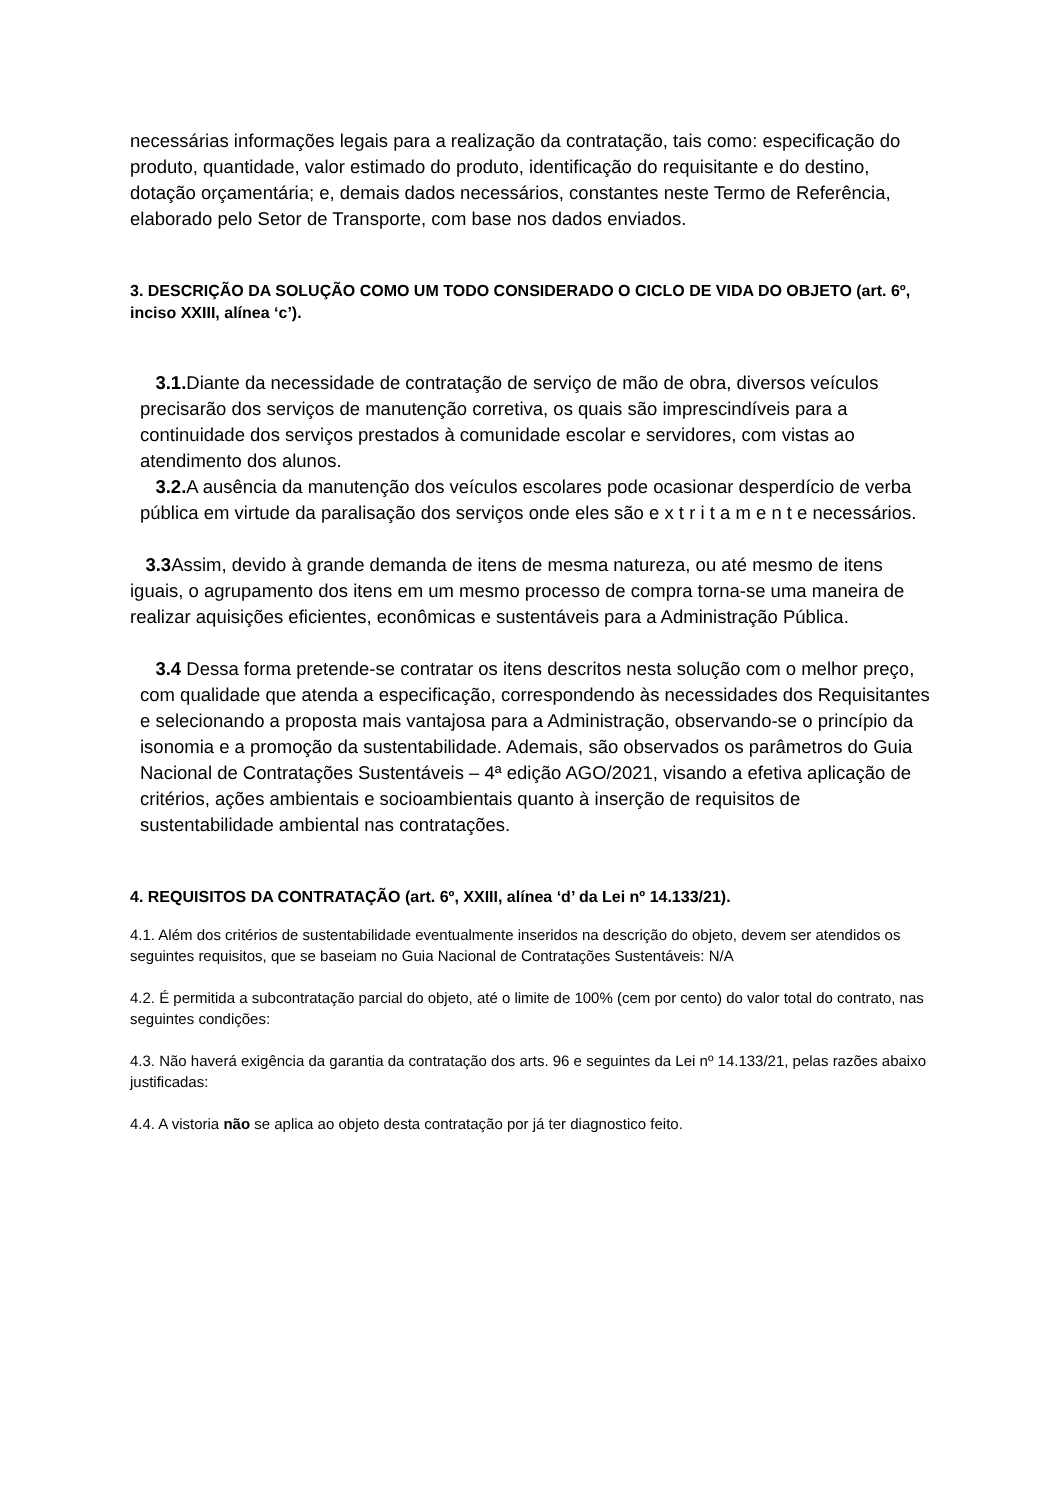necessárias informações legais para a realização da contratação, tais como: especificação do produto, quantidade, valor estimado do produto, identificação do requisitante e do destino, dotação orçamentária; e, demais dados necessários, constantes neste Termo de Referência, elaborado pelo Setor de Transporte, com base nos dados enviados.
3. DESCRIÇÃO DA SOLUÇÃO COMO UM TODO CONSIDERADO O CICLO DE VIDA DO OBJETO (art. 6º, inciso XXIII, alínea ‘c’).
3.1. Diante da necessidade de contratação de serviço de mão de obra, diversos veículos precisarão dos serviços de manutenção corretiva, os quais são imprescindíveis para a continuidade dos serviços prestados à comunidade escolar e servidores, com vistas ao atendimento dos alunos.
3.2. A ausência da manutenção dos veículos escolares pode ocasionar desperdício de verba pública em virtude da paralisação dos serviços onde eles são e x t r i t a m e n t e necessários.
3.3 Assim, devido à grande demanda de itens de mesma natureza, ou até mesmo de itens iguais, o agrupamento dos itens em um mesmo processo de compra torna-se uma maneira de realizar aquisições eficientes, econômicas e sustentáveis para a Administração Pública.
3.4 Dessa forma pretende-se contratar os itens descritos nesta solução com o melhor preço, com qualidade que atenda a especificação, correspondendo às necessidades dos Requisitantes e selecionando a proposta mais vantajosa para a Administração, observando-se o princípio da isonomia e a promoção da sustentabilidade. Ademais, são observados os parâmetros do Guia Nacional de Contratações Sustentáveis – 4ª edição AGO/2021, visando a efetiva aplicação de critérios, ações ambientais e socioambientais quanto à inserção de requisitos de sustentabilidade ambiental nas contratações.
4. REQUISITOS DA CONTRATAÇÃO (art. 6º, XXIII, alínea ‘d’ da Lei nº 14.133/21).
4.1. Além dos critérios de sustentabilidade eventualmente inseridos na descrição do objeto, devem ser atendidos os seguintes requisitos, que se baseiam no Guia Nacional de Contratações Sustentáveis: N/A
4.2. É permitida a subcontratação parcial do objeto, até o limite de 100% (cem por cento) do valor total do contrato, nas seguintes condições:
4.3. Não haverá exigência da garantia da contratação dos arts. 96 e seguintes da Lei nº 14.133/21, pelas razões abaixo justificadas:
4.4. A vistoria não se aplica ao objeto desta contratação por já ter diagnostico feito.